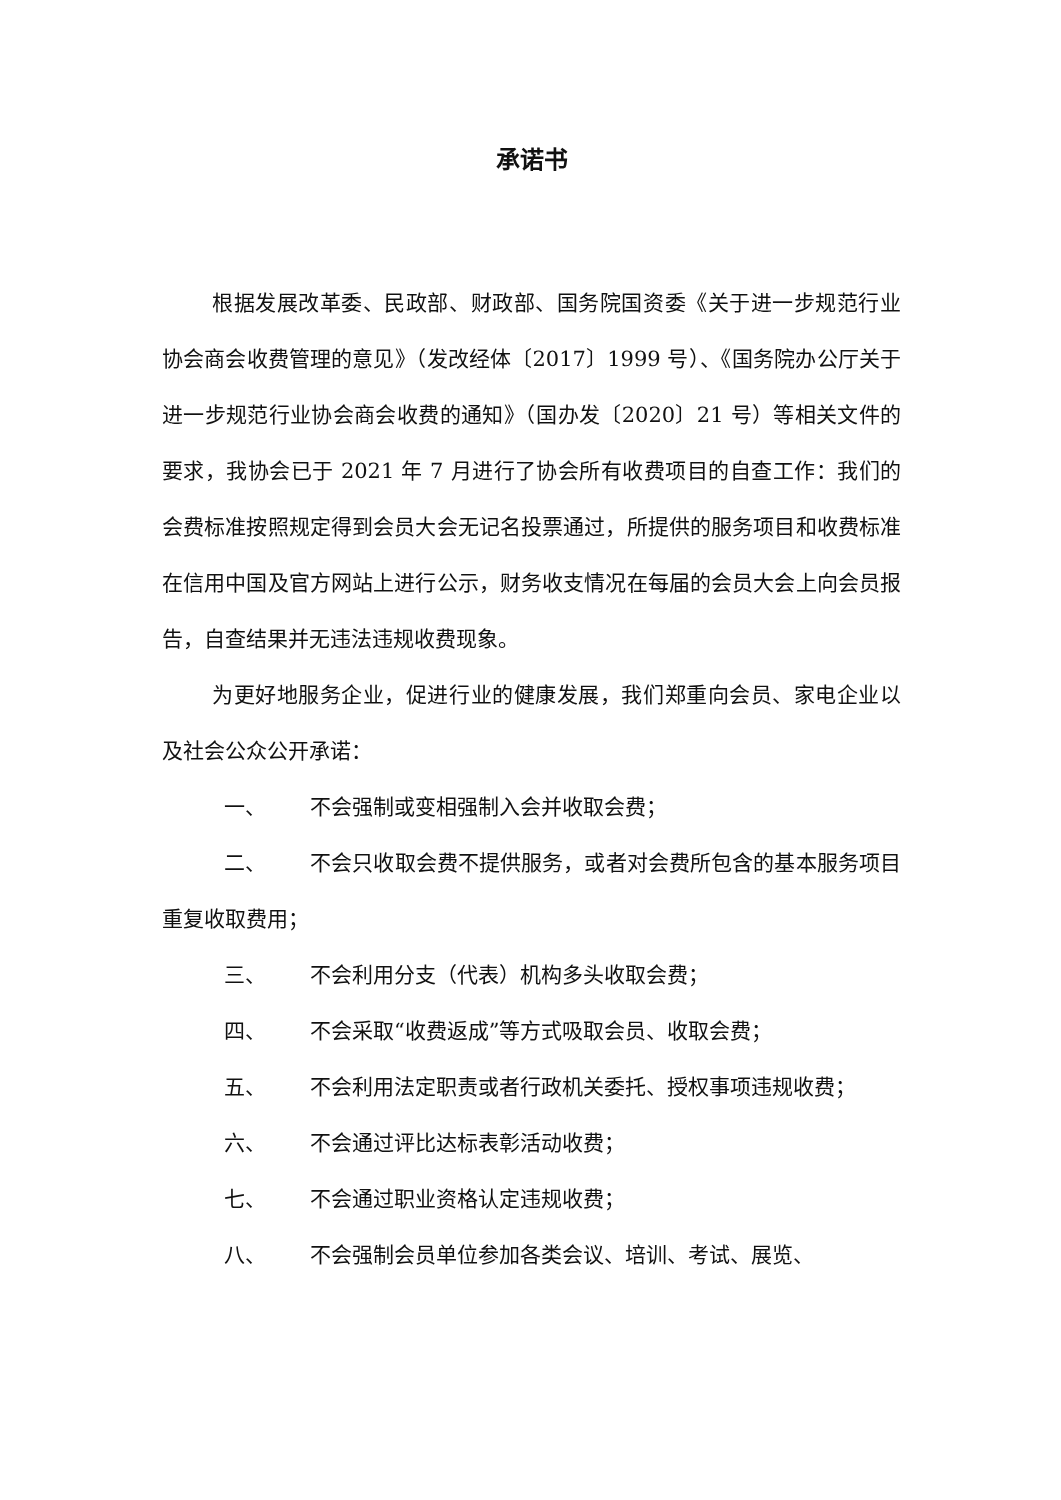承诺书
根据发展改革委、民政部、财政部、国务院国资委《关于进一步规范行业协会商会收费管理的意见》（发改经体〔2017〕1999 号）、《国务院办公厅关于进一步规范行业协会商会收费的通知》（国办发〔2020〕21 号）等相关文件的要求，我协会已于 2021 年 7 月进行了协会所有收费项目的自查工作：我们的会费标准按照规定得到会员大会无记名投票通过，所提供的服务项目和收费标准在信用中国及官方网站上进行公示，财务收支情况在每届的会员大会上向会员报告，自查结果并无违法违规收费现象。
为更好地服务企业，促进行业的健康发展，我们郑重向会员、家电企业以及社会公众公开承诺：
一、 不会强制或变相强制入会并收取会费；
二、 不会只收取会费不提供服务，或者对会费所包含的基本服务项目重复收取费用；
三、 不会利用分支（代表）机构多头收取会费；
四、 不会采取“收费返成”等方式吸取会员、收取会费；
五、 不会利用法定职责或者行政机关委托、授权事项违规收费；
六、 不会通过评比达标表彰活动收费；
七、 不会通过职业资格认定违规收费；
八、 不会强制会员单位参加各类会议、培训、考试、展览、